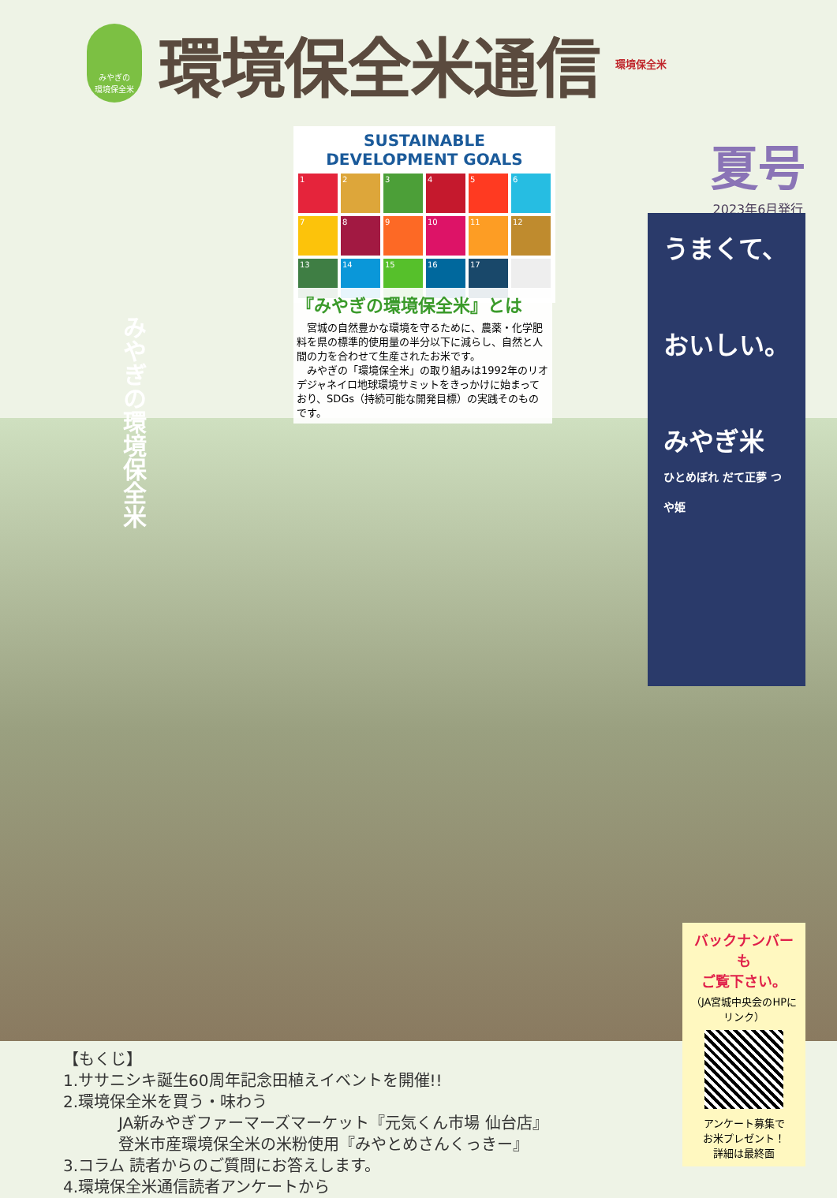みやぎの
環境保全米
環境保全米通信
環境保全米
夏号
2023年6月発行
SUSTAINABLE DEVELOPMENT GOALS
1
2
3
4
5
6
7
8
9
10
11
12
13
14
15
16
17
『みやぎの環境保全米』とは
　宮城の自然豊かな環境を守るために、農薬・化学肥料を県の標準的使用量の半分以下に減らし、自然と人間の力を合わせて生産されたお米です。
　みやぎの「環境保全米」の取り組みは1992年のリオデジャネイロ地球環境サミットをきっかけに始まっており、SDGs（持続可能な開発目標）の実践そのものです。
うまくて、
おいしい。
みやぎ米
ひとめぼれ だて正夢 つや姫
みやぎの環境保全米
バックナンバーも
ご覧下さい。
（JA宮城中央会のHPにリンク）
アンケート募集で
お米プレゼント！
詳細は最終面
【もくじ】
1.ササニシキ誕生60周年記念田植えイベントを開催!!
2.環境保全米を買う・味わう
JA新みやぎファーマーズマーケット『元気くん市場 仙台店』
登米市産環境保全米の米粉使用『みやとめさんくっきー』
3.コラム 読者からのご質問にお答えします。
4.環境保全米通信読者アンケートから